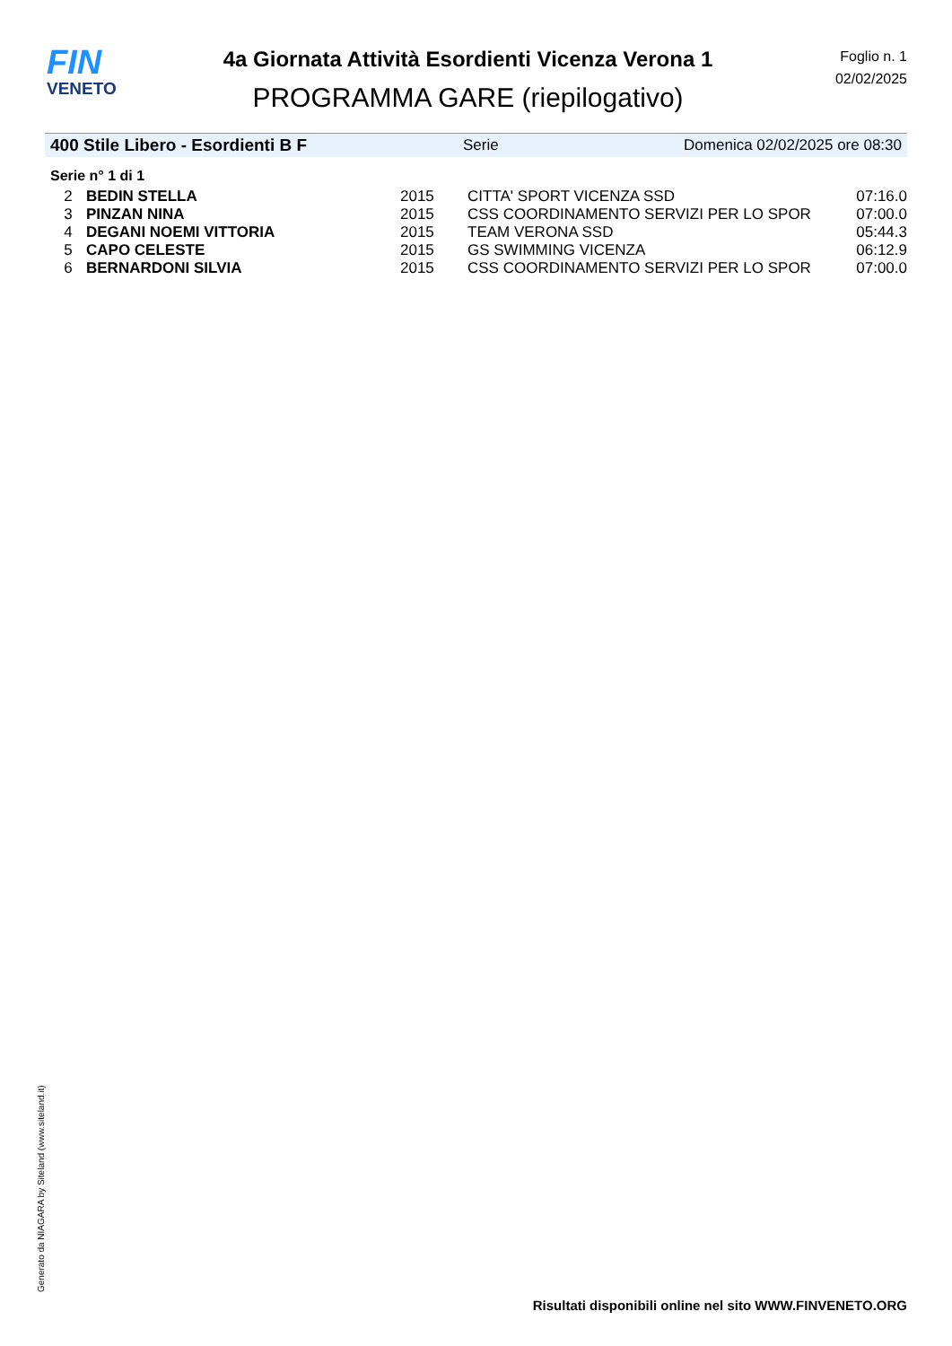FIN
VENETO
4a Giornata Attività Esordienti Vicenza Verona 1
PROGRAMMA GARE (riepilogativo)
Foglio n. 1
02/02/2025
400 Stile Libero - Esordienti B F Serie Domenica 02/02/2025 ore 08:30
Serie n° 1 di 1
| 2 | BEDIN STELLA | 2015 | CITTA' SPORT VICENZA SSD | 07:16.0 |
| 3 | PINZAN NINA | 2015 | CSS COORDINAMENTO SERVIZI PER LO SPOR | 07:00.0 |
| 4 | DEGANI NOEMI VITTORIA | 2015 | TEAM VERONA SSD | 05:44.3 |
| 5 | CAPO CELESTE | 2015 | GS SWIMMING VICENZA | 06:12.9 |
| 6 | BERNARDONI SILVIA | 2015 | CSS COORDINAMENTO SERVIZI PER LO SPOR | 07:00.0 |
Generato da NIAGARA by Siteland (www.siteland.it)
Risultati disponibili online nel sito WWW.FINVENETO.ORG